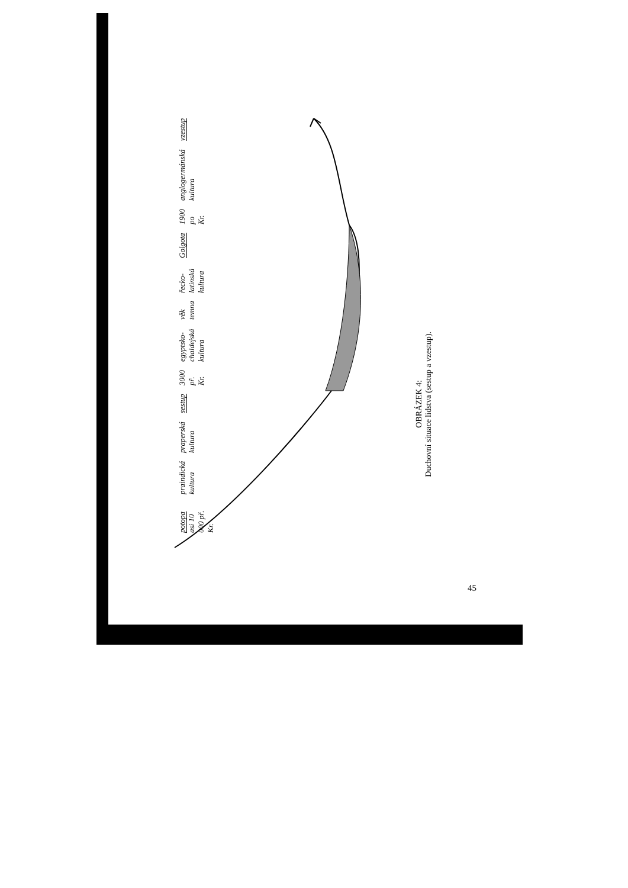OBRÁZEK 4:
Duchovní situace lidstva (sestup a vzestup).
potopa asi 10 000 př. Kr. praindická kultura praperská kultura sestup 3000 př. Kr. egyptsko-chaldejská kultura věk temna řecko-latinská kultura Golgota 1900 po Kr. anglogermánská kultura vzestup
45